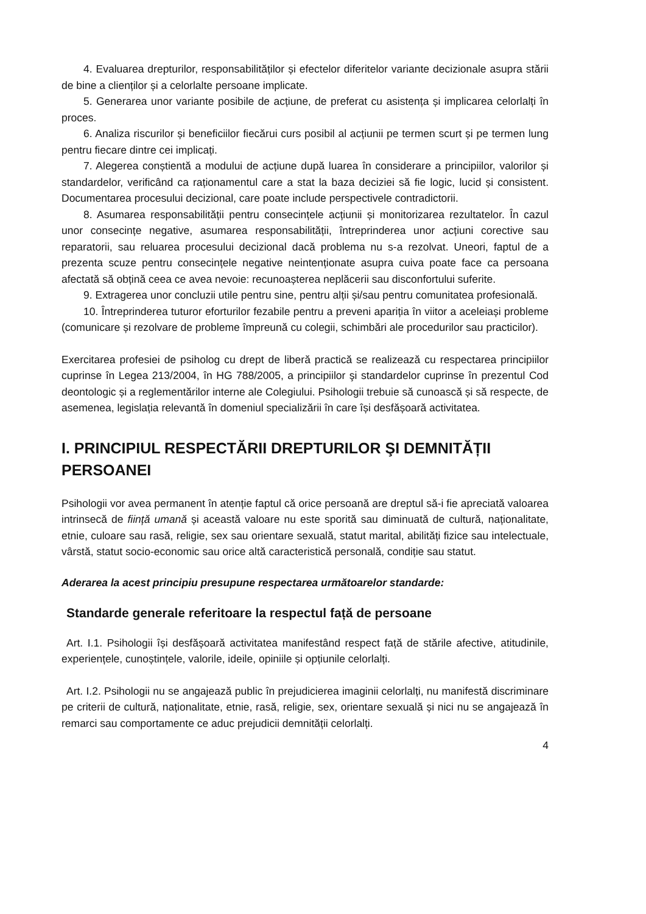4. Evaluarea drepturilor, responsabilităților și efectelor diferitelor variante decizionale asupra stării de bine a clienților și a celorlalte persoane implicate.
5. Generarea unor variante posibile de acțiune, de preferat cu asistența și implicarea celorlalți în proces.
6. Analiza riscurilor și beneficiilor fiecărui curs posibil al acțiunii pe termen scurt și pe termen lung pentru fiecare dintre cei implicați.
7. Alegerea conștientă a modului de acțiune după luarea în considerare a principiilor, valorilor și standardelor, verificând ca raționamentul care a stat la baza deciziei să fie logic, lucid și consistent. Documentarea procesului decizional, care poate include perspectivele contradictorii.
8. Asumarea responsabilității pentru consecințele acțiunii și monitorizarea rezultatelor. În cazul unor consecințe negative, asumarea responsabilității, întreprinderea unor acțiuni corective sau reparatorii, sau reluarea procesului decizional dacă problema nu s-a rezolvat. Uneori, faptul de a prezenta scuze pentru consecințele negative neintenționate asupra cuiva poate face ca persoana afectată să obțină ceea ce avea nevoie: recunoașterea neplăcerii sau disconfortului suferite.
9. Extragerea unor concluzii utile pentru sine, pentru alții și/sau pentru comunitatea profesională.
10. Întreprinderea tuturor eforturilor fezabile pentru a preveni apariția în viitor a aceleiași probleme (comunicare și rezolvare de probleme împreună cu colegii, schimbări ale procedurilor sau practicilor).
Exercitarea profesiei de psiholog cu drept de liberă practică se realizează cu respectarea principiilor cuprinse în Legea 213/2004, în HG 788/2005, a principiilor şi standardelor cuprinse în prezentul Cod deontologic și a reglementărilor interne ale Colegiului. Psihologii trebuie să cunoască și să respecte, de asemenea, legislația relevantă în domeniul specializării în care își desfășoară activitatea.
I. PRINCIPIUL RESPECTĂRII DREPTURILOR ŞI DEMNITĂȚII PERSOANEI
Psihologii vor avea permanent în atenție faptul că orice persoană are dreptul să-i fie apreciată valoarea intrinsecă de ființă umană și această valoare nu este sporită sau diminuată de cultură, naționalitate, etnie, culoare sau rasă, religie, sex sau orientare sexuală, statut marital, abilități fizice sau intelectuale, vârstă, statut socio-economic sau orice altă caracteristică personală, condiție sau statut.
Aderarea la acest principiu presupune respectarea următoarelor standarde:
Standarde generale referitoare la respectul față de persoane
Art. I.1. Psihologii își desfășoară activitatea manifestând respect față de stările afective, atitudinile, experiențele, cunoștințele, valorile, ideile, opiniile și opțiunile celorlalți.
Art. I.2. Psihologii nu se angajează public în prejudicierea imaginii celorlalți, nu manifestă discriminare pe criterii de cultură, naționalitate, etnie, rasă, religie, sex, orientare sexuală și nici nu se angajează în remarci sau comportamente ce aduc prejudicii demnității celorlalți.
4